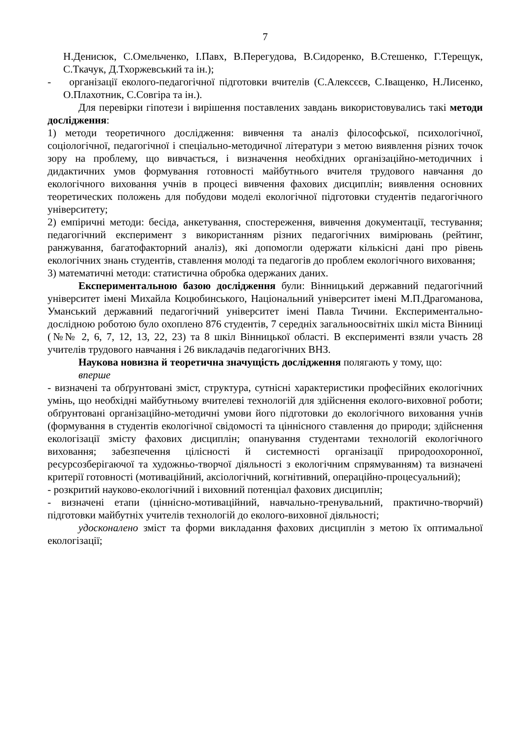7
Н.Денисюк, С.Омельченко, І.Павх, В.Перегудова, В.Сидоренко, В.Стешенко, Г.Терещук, С.Ткачук, Д.Тхоржевський та ін.);
- організації еколого-педагогічної підготовки вчителів (С.Алексєєв, С.Іващенко, Н.Лисенко, О.Плахотник, С.Совгіра та ін.).
Для перевірки гіпотези і вирішення поставлених завдань використовувались такі методи дослідження:
1) методи теоретичного дослідження: вивчення та аналіз філософської, психологічної, соціологічної, педагогічної і спеціально-методичної літератури з метою виявлення різних точок зору на проблему, що вивчається, і визначення необхідних організаційно-методичних і дидактичних умов формування готовності майбутнього вчителя трудового навчання до екологічного виховання учнів в процесі вивчення фахових дисциплін; виявлення основних теоретических положень для побудови моделі екологічної підготовки студентів педагогічного університету;
2) емпіричні методи: бесіда, анкетування, спостереження, вивчення документації, тестування; педагогічний експеримент з використанням різних педагогічних вимірювань (рейтинг, ранжування, багатофакторний аналіз), які допомогли одержати кількісні дані про рівень екологічних знань студентів, ставлення молоді та педагогів до проблем екологічного виховання;
3) математичні методи: статистична обробка одержаних даних.
Експериментальною базою дослідження були: Вінницький державний педагогічний університет імені Михайла Коцюбинського, Національний університет імені М.П.Драгоманова, Уманський державний педагогічний університет імені Павла Тичини. Експериментально-дослідною роботою було охоплено 876 студентів, 7 середніх загальноосвітніх шкіл міста Вінниці (№№ 2, 6, 7, 12, 13, 22, 23) та 8 шкіл Вінницької області. В експерименті взяли участь 28 учителів трудового навчання і 26 викладачів педагогічних ВНЗ.
Наукова новизна й теоретична значущість дослідження полягають у тому, що:
вперше
- визначені та обґрунтовані зміст, структура, сутнісні характеристики професійних екологічних умінь, що необхідні майбутньому вчителеві технологій для здійснення еколого-виховної роботи; обґрунтовані організаційно-методичні умови його підготовки до екологічного виховання учнів (формування в студентів екологічної свідомості та ціннісного ставлення до природи; здійснення екологізації змісту фахових дисциплін; опанування студентами технологій екологічного виховання; забезпечення цілісності й системності організації природоохоронної, ресурсозберігаючої та художньо-творчої діяльності з екологічним спрямуванням) та визначені критерії готовності (мотиваційний, аксіологічний, когнітивний, операційно-процесуальний);
- розкритий науково-екологічний і виховний потенціал фахових дисциплін;
- визначені етапи (ціннісно-мотиваційний, навчально-тренувальний, практично-творчий) підготовки майбутніх учителів технологій до еколого-виховної діяльності;
удосконалено зміст та форми викладання фахових дисциплін з метою їх оптимальної екологізації;